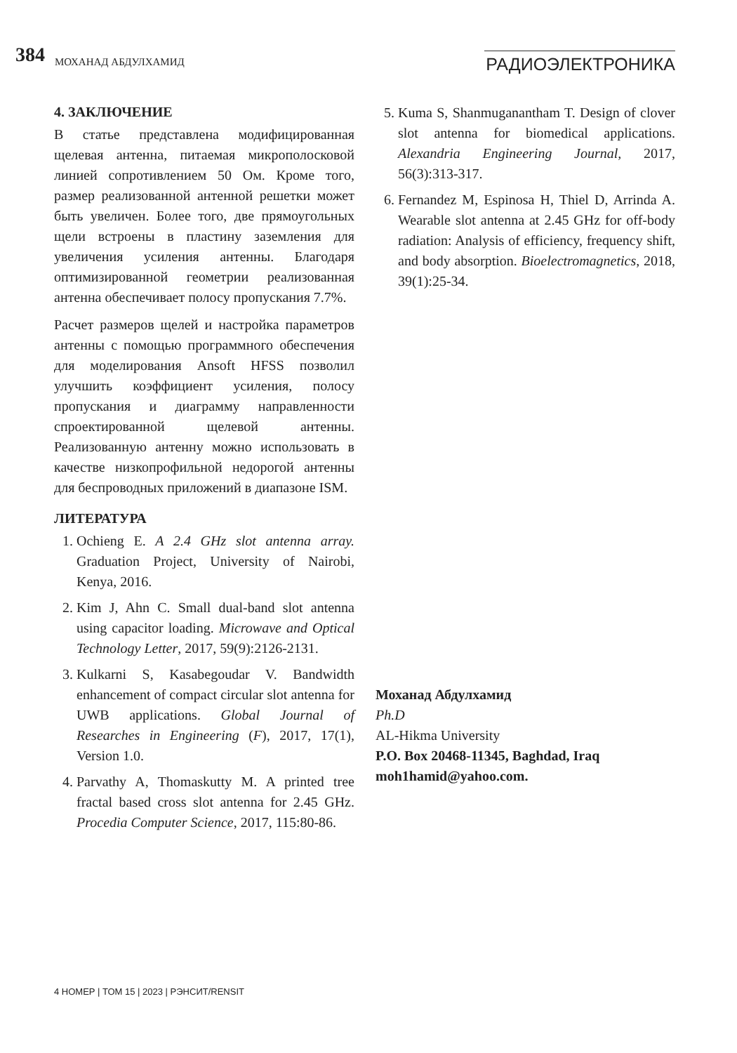384 МОХАНАД АБДУЛХАМИД РАДИОЭЛЕКТРОНИКА
4. ЗАКЛЮЧЕНИЕ
В статье представлена модифицированная щелевая антенна, питаемая микрополосковой линией сопротивлением 50 Ом. Кроме того, размер реализованной антенной решетки может быть увеличен. Более того, две прямоугольных щели встроены в пластину заземления для увеличения усиления антенны. Благодаря оптимизированной геометрии реализованная антенна обеспечивает полосу пропускания 7.7%.
Расчет размеров щелей и настройка параметров антенны с помощью программного обеспечения для моделирования Ansoft HFSS позволил улучшить коэффициент усиления, полосу пропускания и диаграмму направленности спроектированной щелевой антенны. Реализованную антенну можно использовать в качестве низкопрофильной недорогой антенны для беспроводных приложений в диапазоне ISM.
ЛИТЕРАТУРА
1. Ochieng E. A 2.4 GHz slot antenna array. Graduation Project, University of Nairobi, Kenya, 2016.
2. Kim J, Ahn C. Small dual-band slot antenna using capacitor loading. Microwave and Optical Technology Letter, 2017, 59(9):2126-2131.
3. Kulkarni S, Kasabegoudar V. Bandwidth enhancement of compact circular slot antenna for UWB applications. Global Journal of Researches in Engineering (F), 2017, 17(1), Version 1.0.
4. Parvathy A, Thomaskutty M. A printed tree fractal based cross slot antenna for 2.45 GHz. Procedia Computer Science, 2017, 115:80-86.
5. Kuma S, Shanmuganantham T. Design of clover slot antenna for biomedical applications. Alexandria Engineering Journal, 2017, 56(3):313-317.
6. Fernandez M, Espinosa H, Thiel D, Arrinda A. Wearable slot antenna at 2.45 GHz for off-body radiation: Analysis of efficiency, frequency shift, and body absorption. Bioelectromagnetics, 2018, 39(1):25-34.
Моханад Абдулхамид
Ph.D
AL-Hikma University
P.O. Box 20468-11345, Baghdad, Iraq
moh1hamid@yahoo.com.
4 НОМЕР | ТОМ 15 | 2023 | РЭНСИТ/RENSIT